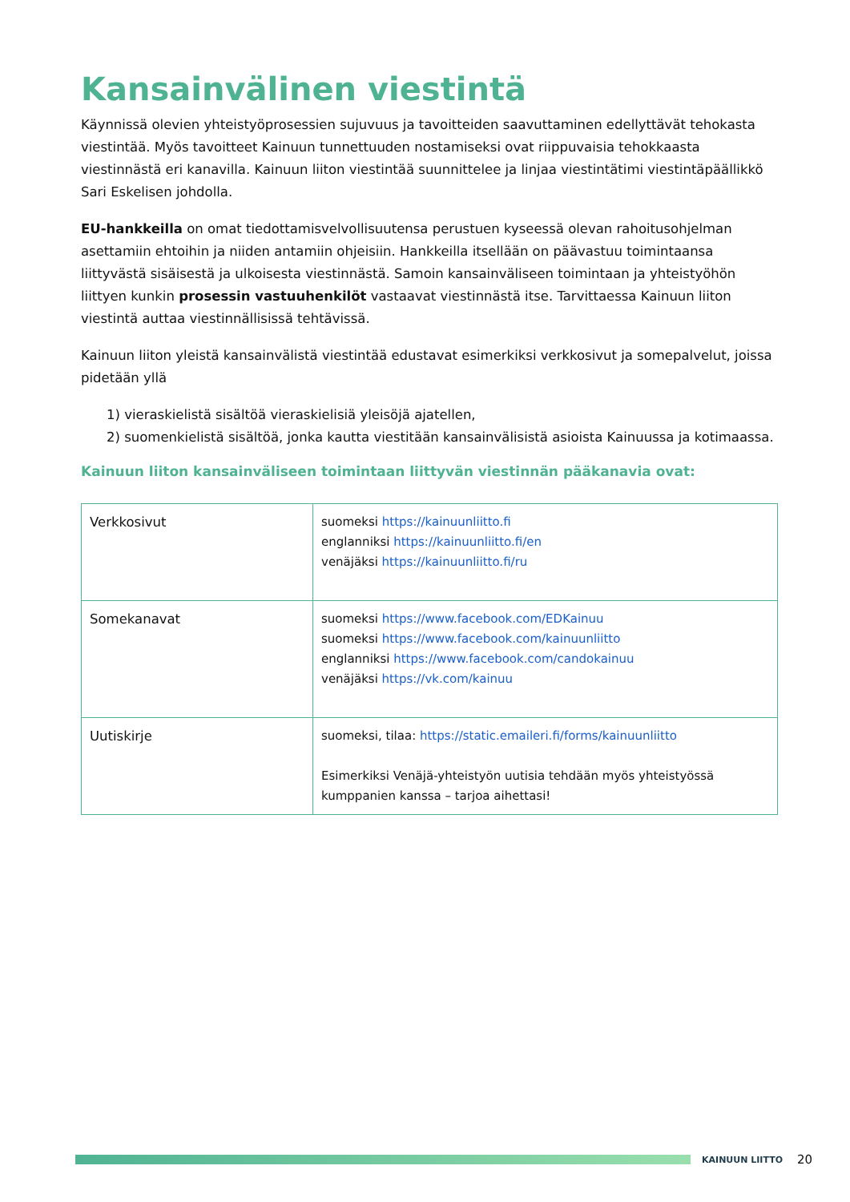Kansainvälinen viestintä
Käynnissä olevien yhteistyöprosessien sujuvuus ja tavoitteiden saavuttaminen edellyttävät tehokasta viestintää. Myös tavoitteet Kainuun tunnettuuden nostamiseksi ovat riippuvaisia tehokkaasta viestinnästä eri kanavilla. Kainuun liiton viestintää suunnittelee ja linjaa viestintätimi viestintäpäällikkö Sari Eskelisen johdolla.
EU-hankkeilla on omat tiedottamisvelvollisuutensa perustuen kyseessä olevan rahoitusohjelman asettamiin ehtoihin ja niiden antamiin ohjeisiin. Hankkeilla itsellään on päävastuu toimintaansa liittyvästä sisäisestä ja ulkoisesta viestinnästä. Samoin kansainväliseen toimintaan ja yhteistyöhön liittyen kunkin prosessin vastuuhenkilöt vastaavat viestinnästä itse. Tarvittaessa Kainuun liiton viestintä auttaa viestinnällisissä tehtävissä.
Kainuun liiton yleistä kansainvälistä viestintää edustavat esimerkiksi verkkosivut ja somepalvelut, joissa pidetään yllä
1) vieraskielistä sisältöä vieraskielisiä yleisöjä ajatellen,
2) suomenkielistä sisältöä, jonka kautta viestitään kansainvälisistä asioista Kainuussa ja kotimaassa.
Kainuun liiton kansainväliseen toimintaan liittyvän viestinnän pääkanavia ovat:
| Verkkosivut | suomeksi https://kainuunliitto.fi englanniksi https://kainuunliitto.fi/en venäjäksi https://kainuunliitto.fi/ru |
| Somekanavat | suomeksi https://www.facebook.com/EDKainuu suomeksi https://www.facebook.com/kainuunliitto englanniksi https://www.facebook.com/candokainuu venäjäksi https://vk.com/kainuu |
| Uutiskirje | suomeksi, tilaa: https://static.emaileri.fi/forms/kainuunliitto Esimerkiksi Venäjä-yhteistyön uutisia tehdään myös yhteistyössä kumppanien kanssa – tarjoa aihettasi! |
KAINUUN LIITTO
20